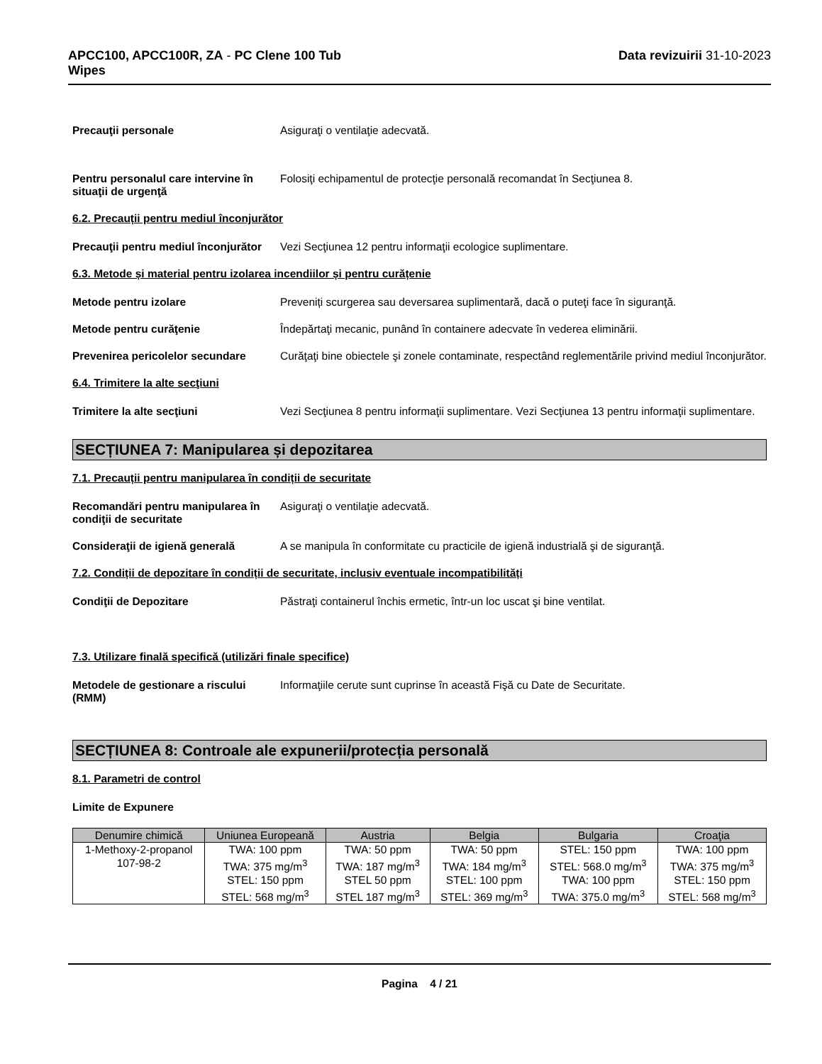APCC100, APCC100R, ZA - PC Clene 100 Tub
Wipes
Data revizuirii 31-10-2023
Precauţii personale Asiguraţi o ventilaţie adecvată.
Pentru personalul care intervine în situaţii de urgenţă
Folosiţi echipamentul de protecţie personală recomandat în Secţiunea 8.
6.2. Precauții pentru mediul înconjurător
Precauţii pentru mediul înconjurător
Vezi Secţiunea 12 pentru informaţii ecologice suplimentare.
6.3. Metode și material pentru izolarea incendiilor și pentru curățenie
Metode pentru izolare Preveniți scurgerea sau deversarea suplimentară, dacă o puteţi face în siguranţă.
Metode pentru curăţenie Îndepărtaţi mecanic, punând în containere adecvate în vederea eliminării.
Prevenirea pericolelor secundare
Curăţaţi bine obiectele şi zonele contaminate, respectând reglementările privind mediul înconjurător.
6.4. Trimitere la alte secţiuni
Trimitere la alte secţiuni Vezi Secţiunea 8 pentru informaţii suplimentare. Vezi Secţiunea 13 pentru informaţii suplimentare.
SECȚIUNEA 7: Manipularea și depozitarea
7.1. Precauții pentru manipularea în condiții de securitate
Recomandări pentru manipularea în condiţii de securitate
Asiguraţi o ventilaţie adecvată.
Consideraţii de igienă generală A se manipula în conformitate cu practicile de igienă industrială şi de siguranţă.
7.2. Condiții de depozitare în condiții de securitate, inclusiv eventuale incompatibilități
Condiţii de Depozitare Păstraţi containerul închis ermetic, într-un loc uscat şi bine ventilat.
7.3. Utilizare finală specifică (utilizări finale specifice)
Metodele de gestionare a riscului (RMM)
Informaţiile cerute sunt cuprinse în această Fişă cu Date de Securitate.
SECȚIUNEA 8: Controale ale expunerii/protecția personală
8.1. Parametri de control
Limite de Expunere
| Denumire chimică | Uniunea Europeană | Austria | Belgia | Bulgaria | Croaţia |
| --- | --- | --- | --- | --- | --- |
| 1-Methoxy-2-propanol 107-98-2 | TWA: 100 ppm TWA: 375 mg/m<sup>3</sup> STEL: 150 ppm STEL: 568 mg/m<sup>3</sup> | TWA: 50 ppm TWA: 187 mg/m<sup>3</sup> STEL 50 ppm STEL 187 mg/m<sup>3</sup> | TWA: 50 ppm TWA: 184 mg/m<sup>3</sup> STEL: 100 ppm STEL: 369 mg/m<sup>3</sup> | STEL: 150 ppm STEL: 568.0 mg/m<sup>3</sup> TWA: 100 ppm TWA: 375.0 mg/m<sup>3</sup> | TWA: 100 ppm TWA: 375 mg/m<sup>3</sup> STEL: 150 ppm STEL: 568 mg/m<sup>3</sup> |
Pagina 4 / 21